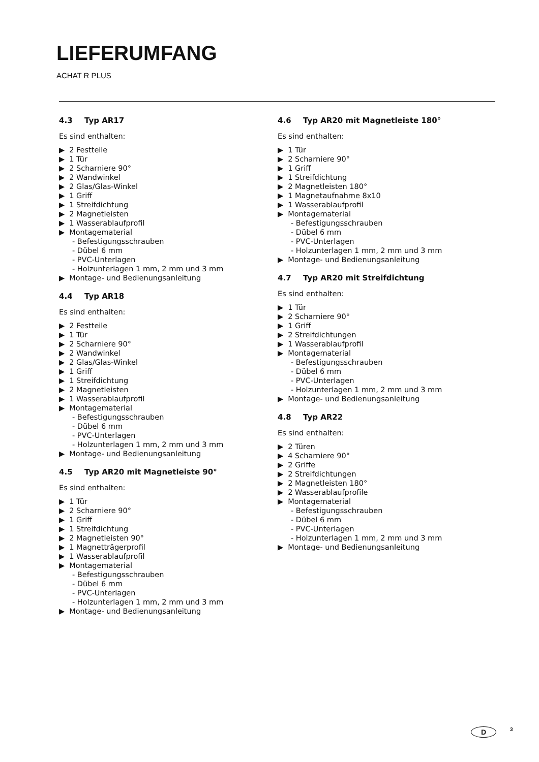LIEFERUMFANG
ACHAT R PLUS
4.3 Typ AR17
Es sind enthalten:
2 Festteile
1 Tür
2 Scharniere 90°
2 Wandwinkel
2 Glas/Glas-Winkel
1 Griff
1 Streifdichtung
2 Magnetleisten
1 Wasserablaufprofil
Montagematerial
- Befestigungsschrauben
- Dübel 6 mm
- PVC-Unterlagen
- Holzunterlagen 1 mm, 2 mm und 3 mm
Montage- und Bedienungsanleitung
4.4 Typ AR18
Es sind enthalten:
2 Festteile
1 Tür
2 Scharniere 90°
2 Wandwinkel
2 Glas/Glas-Winkel
1 Griff
1 Streifdichtung
2 Magnetleisten
1 Wasserablaufprofil
Montagematerial
- Befestigungsschrauben
- Dübel 6 mm
- PVC-Unterlagen
- Holzunterlagen 1 mm, 2 mm und 3 mm
Montage- und Bedienungsanleitung
4.5 Typ AR20 mit Magnetleiste 90°
Es sind enthalten:
1 Tür
2 Scharniere 90°
1 Griff
1 Streifdichtung
2 Magnetleisten 90°
1 Magnetträgerprofil
1 Wasserablaufprofil
Montagematerial
- Befestigungsschrauben
- Dübel 6 mm
- PVC-Unterlagen
- Holzunterlagen 1 mm, 2 mm und 3 mm
Montage- und Bedienungsanleitung
4.6 Typ AR20 mit Magnetleiste 180°
Es sind enthalten:
1 Tür
2 Scharniere 90°
1 Griff
1 Streifdichtung
2 Magnetleisten 180°
1 Magnetaufnahme 8x10
1 Wasserablaufprofil
Montagematerial
- Befestigungsschrauben
- Dübel 6 mm
- PVC-Unterlagen
- Holzunterlagen 1 mm, 2 mm und 3 mm
Montage- und Bedienungsanleitung
4.7 Typ AR20 mit Streifdichtung
Es sind enthalten:
1 Tür
2 Scharniere 90°
1 Griff
2 Streifdichtungen
1 Wasserablaufprofil
Montagematerial
- Befestigungsschrauben
- Dübel 6 mm
- PVC-Unterlagen
- Holzunterlagen 1 mm, 2 mm und 3 mm
Montage- und Bedienungsanleitung
4.8 Typ AR22
Es sind enthalten:
2 Türen
4 Scharniere 90°
2 Griffe
2 Streifdichtungen
2 Magnetleisten 180°
2 Wasserablaufprofile
Montagematerial
- Befestigungsschrauben
- Dübel 6 mm
- PVC-Unterlagen
- Holzunterlagen 1 mm, 2 mm und 3 mm
Montage- und Bedienungsanleitung
D 3